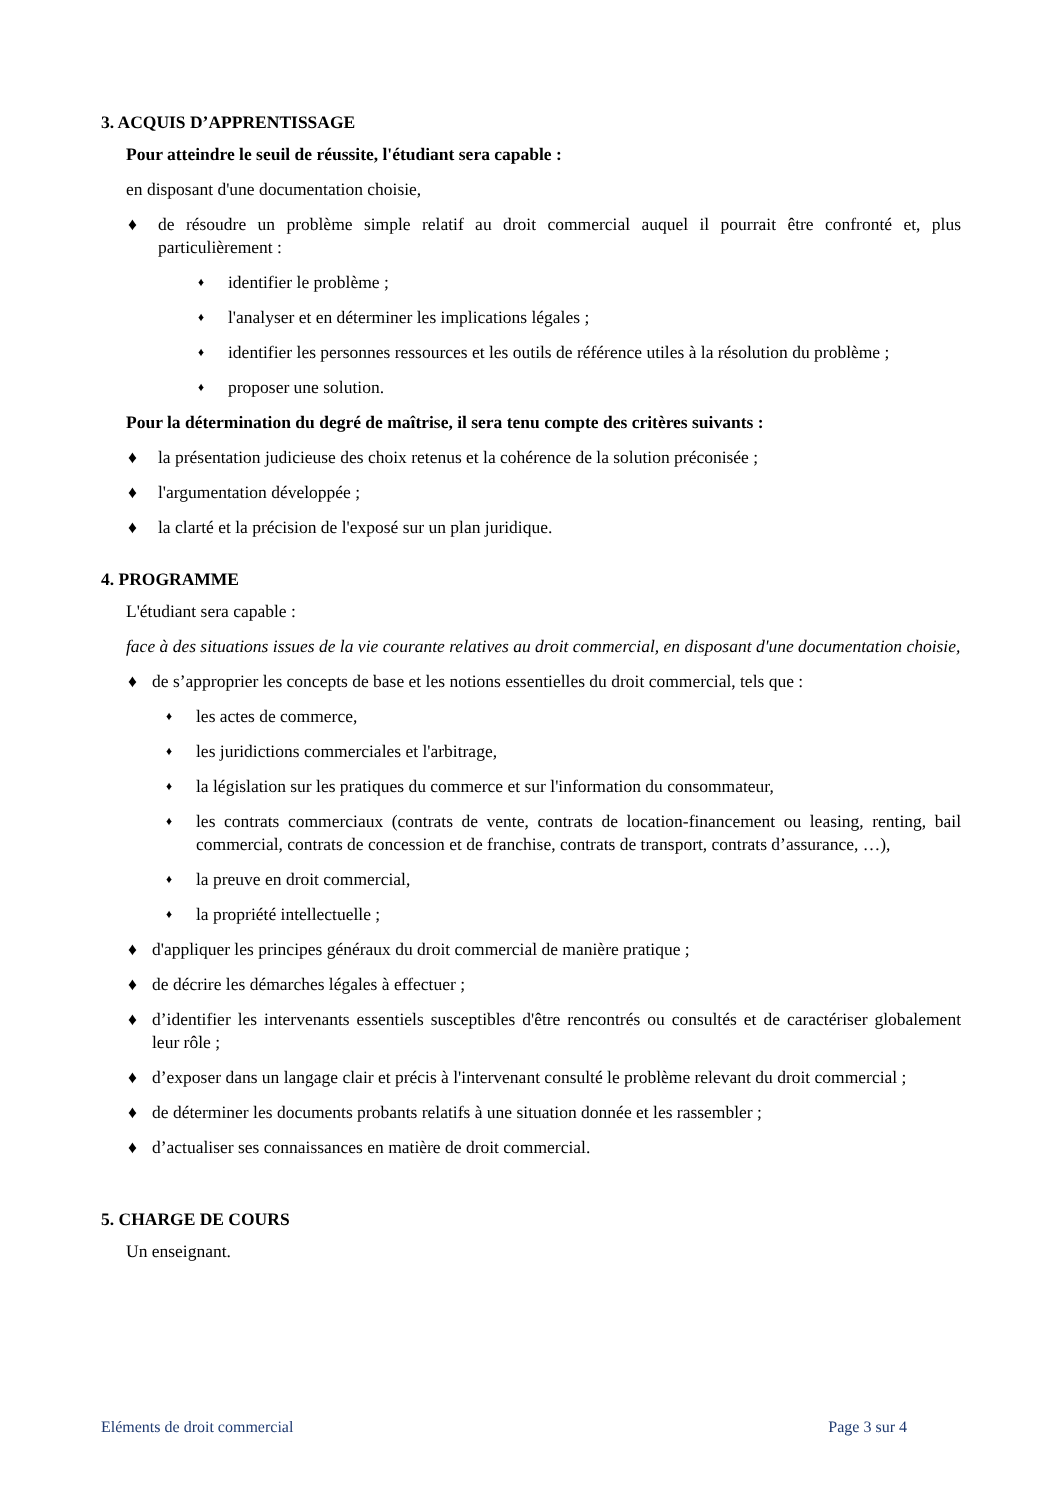3. ACQUIS D’APPRENTISSAGE
Pour atteindre le seuil de réussite, l'étudiant sera capable :
en disposant d'une documentation choisie,
♦ de résoudre un problème simple relatif au droit commercial auquel il pourrait être confronté et, plus particulièrement :
♦ identifier le problème ;
♦ l'analyser et en déterminer les implications légales ;
♦ identifier les personnes ressources et les outils de référence utiles à la résolution du problème ;
♦ proposer une solution.
Pour la détermination du degré de maîtrise, il sera tenu compte des critères suivants :
♦ la présentation judicieuse des choix retenus et la cohérence de la solution préconisée ;
♦ l'argumentation développée ;
♦ la clarté et la précision de l'exposé sur un plan juridique.
4. PROGRAMME
L'étudiant sera capable :
face à des situations issues de la vie courante relatives au droit commercial, en disposant d'une documentation choisie,
♦ de s’approprier les concepts de base et les notions essentielles du droit commercial, tels que :
♦ les actes de commerce,
♦ les juridictions commerciales et l'arbitrage,
♦ la législation sur les pratiques du commerce et sur l'information du consommateur,
♦ les contrats commerciaux (contrats de vente, contrats de location-financement ou leasing, renting, bail commercial, contrats de concession et de franchise, contrats de transport, contrats d’assurance, …),
♦ la preuve en droit commercial,
♦ la propriété intellectuelle ;
♦ d'appliquer les principes généraux du droit commercial de manière pratique ;
♦ de décrire les démarches légales à effectuer ;
♦ d’identifier les intervenants essentiels susceptibles d'être rencontrés ou consultés et de caractériser globalement leur rôle ;
♦ d’exposer dans un langage clair et précis à l'intervenant consulté le problème relevant du droit commercial ;
♦ de déterminer les documents probants relatifs à une situation donnée et les rassembler ;
♦ d’actualiser ses connaissances en matière de droit commercial.
5. CHARGE DE COURS
Un enseignant.
Eléments de droit commercial Page 3 sur 4